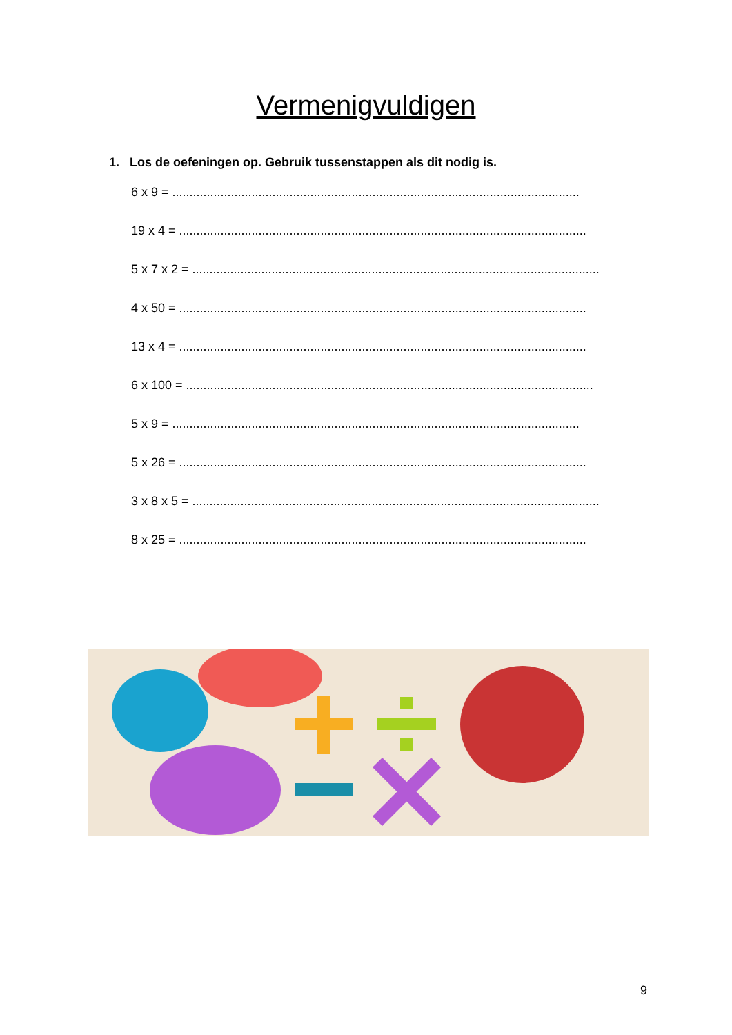Vermenigvuldigen
1. Los de oefeningen op. Gebruik tussenstappen als dit nodig is.
6 x 9 = ......................................................................................................................
19 x 4 = ......................................................................................................................
5 x 7 x 2 = ......................................................................................................................
4 x 50 = ......................................................................................................................
13 x 4 = ......................................................................................................................
6 x 100 = ......................................................................................................................
5 x 9 = ......................................................................................................................
5 x 26 = ......................................................................................................................
3 x 8 x 5 = ......................................................................................................................
8 x 25 = ......................................................................................................................
9